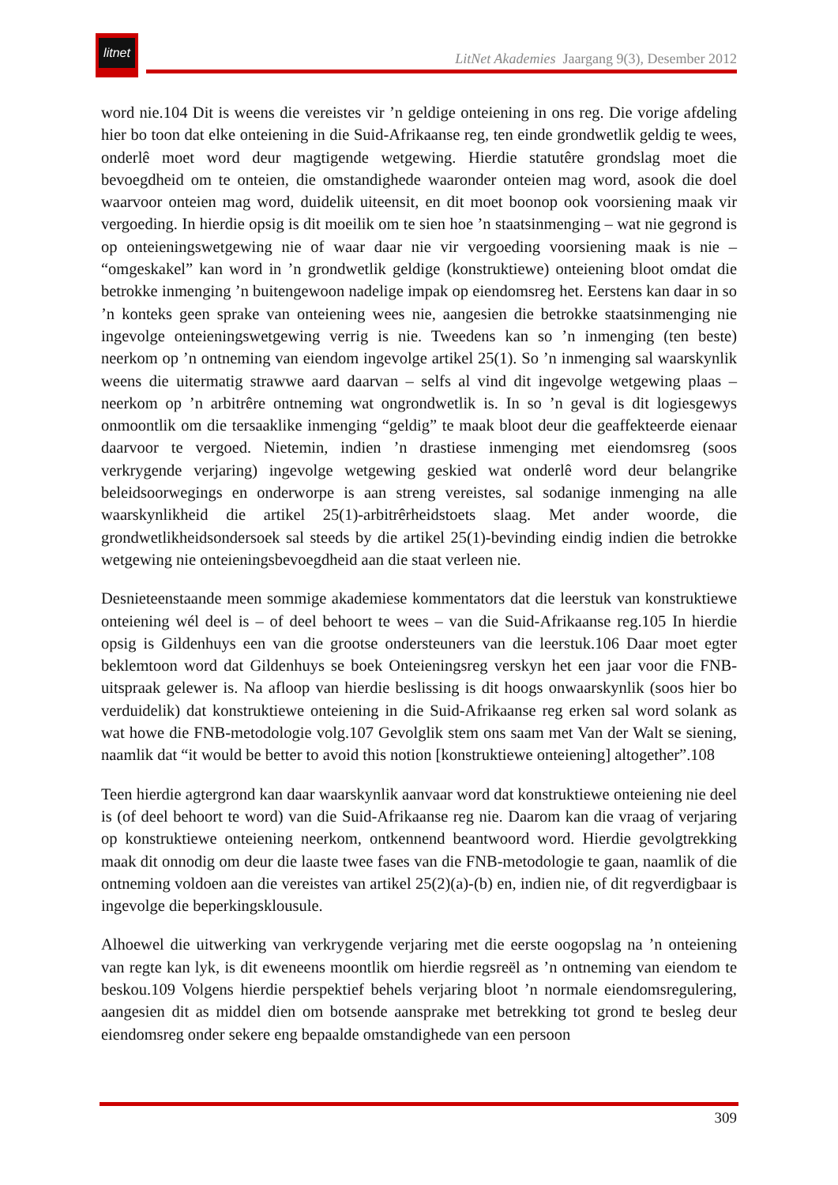litnet
LitNet Akademies Jaargang 9(3), Desember 2012
word nie.104 Dit is weens die vereistes vir ’n geldige onteiening in ons reg. Die vorige afdeling hier bo toon dat elke onteiening in die Suid-Afrikaanse reg, ten einde grondwetlik geldig te wees, onderlê moet word deur magtigende wetgewing. Hierdie statutêre grondslag moet die bevoegdheid om te onteien, die omstandighede waaronder onteien mag word, asook die doel waarvoor onteien mag word, duidelik uiteensit, en dit moet boonop ook voorsiening maak vir vergoeding. In hierdie opsig is dit moeilik om te sien hoe ’n staatsinmenging – wat nie gegrond is op onteieningswetgewing nie of waar daar nie vir vergoeding voorsiening maak is nie – “omgeskakel” kan word in ’n grondwetlik geldige (konstruktiewe) onteiening bloot omdat die betrokke inmenging ’n buitengewoon nadelige impak op eiendomsreg het. Eerstens kan daar in so ’n konteks geen sprake van onteiening wees nie, aangesien die betrokke staatsinmenging nie ingevolge onteieningswetgewing verrig is nie. Tweedens kan so ’n inmenging (ten beste) neerkom op ’n ontneming van eiendom ingevolge artikel 25(1). So ’n inmenging sal waarskynlik weens die uitermatig strawwe aard daarvan – selfs al vind dit ingevolge wetgewing plaas – neerkom op ’n arbitrêre ontneming wat ongrondwetlik is. In so ’n geval is dit logiesgewys onmoontlik om die tersaaklike inmenging “geldig” te maak bloot deur die geaffekteerde eienaar daarvoor te vergoed. Nietemin, indien ’n drastiese inmenging met eiendomsreg (soos verkrygende verjaring) ingevolge wetgewing geskied wat onderlê word deur belangrike beleidsoorwegings en onderworpe is aan streng vereistes, sal sodanige inmenging na alle waarskynlikheid die artikel 25(1)-arbitrêrheidstoets slaag. Met ander woorde, die grondwetlikheidsondersoek sal steeds by die artikel 25(1)-bevinding eindig indien die betrokke wetgewing nie onteieningsbevoegdheid aan die staat verleen nie.
Desnieteenstaande meen sommige akademiese kommentators dat die leerstuk van konstruktiewe onteiening wél deel is – of deel behoort te wees – van die Suid-Afrikaanse reg.105 In hierdie opsig is Gildenhuys een van die grootse ondersteuners van die leerstuk.106 Daar moet egter beklemtoon word dat Gildenhuys se boek Onteieningsreg verskyn het een jaar voor die FNB-uitspraak gelewer is. Na afloop van hierdie beslissing is dit hoogs onwaarskynlik (soos hier bo verduidelik) dat konstruktiewe onteiening in die Suid-Afrikaanse reg erken sal word solank as wat howe die FNB-metodologie volg.107 Gevolglik stem ons saam met Van der Walt se siening, naamlik dat “it would be better to avoid this notion [konstruktiewe onteiening] altogether”.108
Teen hierdie agtergrond kan daar waarskynlik aanvaar word dat konstruktiewe onteiening nie deel is (of deel behoort te word) van die Suid-Afrikaanse reg nie. Daarom kan die vraag of verjaring op konstruktiewe onteiening neerkom, ontkennend beantwoord word. Hierdie gevolgtrekking maak dit onnodig om deur die laaste twee fases van die FNB-metodologie te gaan, naamlik of die ontneming voldoen aan die vereistes van artikel 25(2)(a)-(b) en, indien nie, of dit regverdigbaar is ingevolge die beperkingsklousule.
Alhoewel die uitwerking van verkrygende verjaring met die eerste oogopslag na ’n onteiening van regte kan lyk, is dit eweneens moontlik om hierdie regsreël as ’n ontneming van eiendom te beskou.109 Volgens hierdie perspektief behels verjaring bloot ’n normale eiendomsregulering, aangesien dit as middel dien om botsende aansprake met betrekking tot grond te besleg deur eiendomsreg onder sekere eng bepaalde omstandighede van een persoon
309